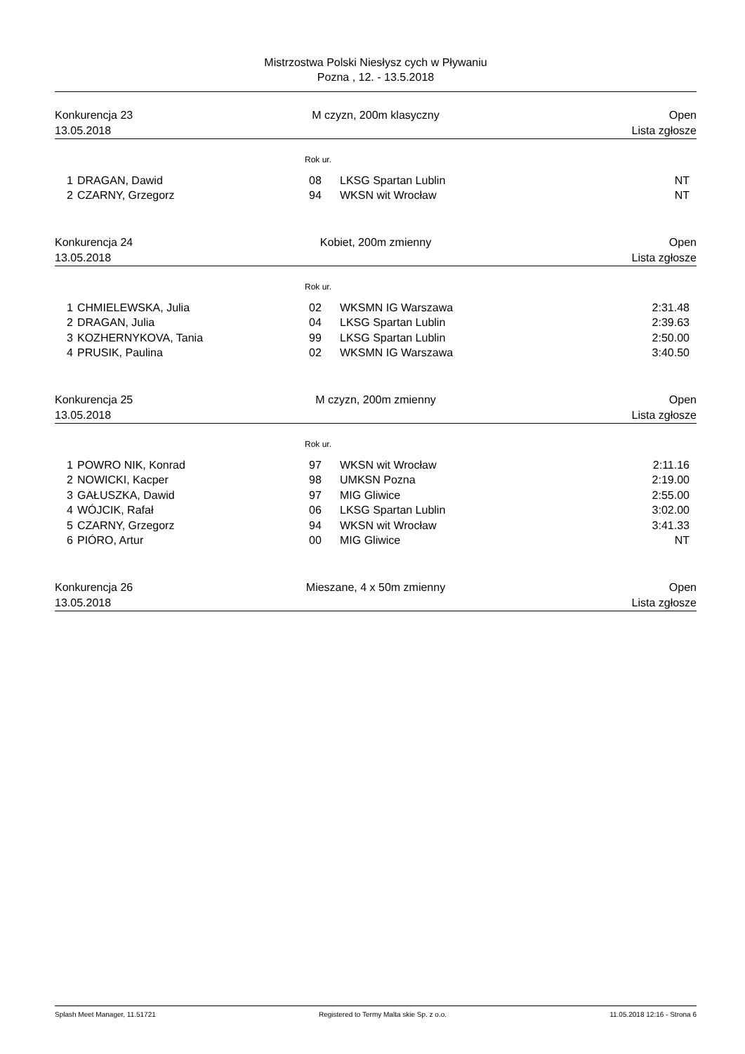Mistrzostwa Polski Niesłysz cych w Pływaniu
Pozna , 12. - 13.5.2018
Konkurencja 23
13.05.2018
M czyzn, 200m klasyczny
Open
Lista zgłosze
Rok ur.
| 1 | DRAGAN, Dawid | 08 | LKSG Spartan Lublin | NT |
| 2 | CZARNY, Grzegorz | 94 | WKSN wit Wrocław | NT |
Konkurencja 24
13.05.2018
Kobiet, 200m zmienny
Open
Lista zgłosze
Rok ur.
| 1 | CHMIELEWSKA, Julia | 02 | WKSMN IG Warszawa | 2:31.48 |
| 2 | DRAGAN, Julia | 04 | LKSG Spartan Lublin | 2:39.63 |
| 3 | KOZHERNYKOVA, Tania | 99 | LKSG Spartan Lublin | 2:50.00 |
| 4 | PRUSIK, Paulina | 02 | WKSMN IG Warszawa | 3:40.50 |
Konkurencja 25
13.05.2018
M czyzn, 200m zmienny
Open
Lista zgłosze
Rok ur.
| 1 | POWRO NIK, Konrad | 97 | WKSN wit Wrocław | 2:11.16 |
| 2 | NOWICKI, Kacper | 98 | UMKSN Pozna | 2:19.00 |
| 3 | GAŁUSZKA, Dawid | 97 | MIG Gliwice | 2:55.00 |
| 4 | WÓJCIK, Rafał | 06 | LKSG Spartan Lublin | 3:02.00 |
| 5 | CZARNY, Grzegorz | 94 | WKSN wit Wrocław | 3:41.33 |
| 6 | PIÓRO, Artur | 00 | MIG Gliwice | NT |
Konkurencja 26
13.05.2018
Mieszane, 4 x 50m zmienny
Open
Lista zgłosze
Splash Meet Manager, 11.51721 Registered to Termy Malta skie Sp. z o.o. 11.05.2018 12:16 - Strona 6